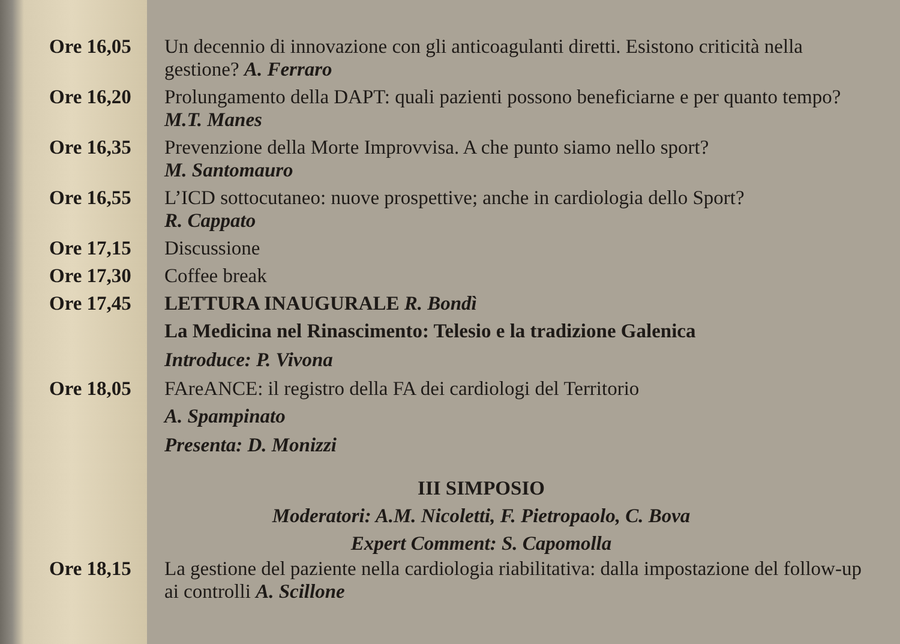Ore 16,05 Un decennio di innovazione con gli anticoagulanti diretti. Esistono criticità nella gestione? A. Ferraro
Ore 16,20 Prolungamento della DAPT: quali pazienti possono beneficiarne e per quanto tempo? M.T. Manes
Ore 16,35 Prevenzione della Morte Improvvisa. A che punto siamo nello sport?
M. Santomauro
Ore 16,55 L’ICD sottocutaneo: nuove prospettive; anche in cardiologia dello Sport?
R. Cappato
Ore 17,15 Discussione
Ore 17,30 Coffee break
Ore 17,45 LETTURA INAUGURALE R. Bondì
La Medicina nel Rinascimento: Telesio e la tradizione Galenica
Introduce: P. Vivona
Ore 18,05 FAreANCE: il registro della FA dei cardiologi del Territorio
A. Spampinato
Presenta: D. Monizzi
III SIMPOSIO
Moderatori: A.M. Nicoletti, F. Pietropaolo, C. Bova
Expert Comment: S. Capomolla
Ore 18,15 La gestione del paziente nella cardiologia riabilitativa: dalla impostazione del follow-up ai controlli A. Scillone